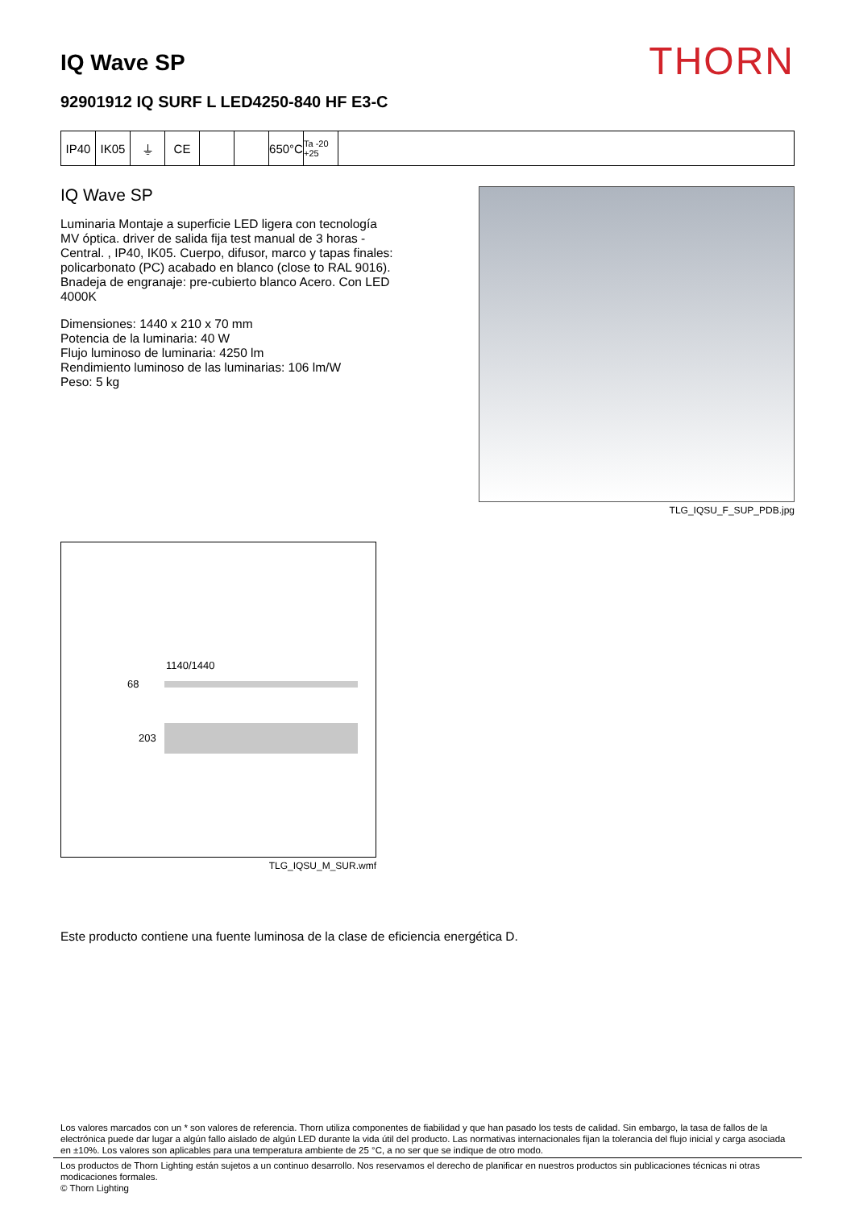IQ Wave SP
THORN
92901912 IQ SURF L LED4250-840 HF E3-C
IP40 IK05 ⏚ CE 650°C
Ta -20 +25
IQ Wave SP
Luminaria Montaje a superficie LED ligera con tecnología MV óptica. driver de salida fija test manual de 3 horas - Central. , IP40, IK05. Cuerpo, difusor, marco y tapas finales: policarbonato (PC) acabado en blanco (close to RAL 9016). Bnadeja de engranaje: pre-cubierto blanco Acero. Con LED 4000K
Dimensiones: 1440 x 210 x 70 mm
Potencia de la luminaria: 40 W
Flujo luminoso de luminaria: 4250 lm
Rendimiento luminoso de las luminarias: 106 lm/W
Peso: 5 kg
TLG_IQSU_F_SUP_PDB.jpg
1140/1440
68
203
TLG_IQSU_M_SUR.wmf
Este producto contiene una fuente luminosa de la clase de eficiencia energética D.
Los valores marcados con un * son valores de referencia. Thorn utiliza componentes de fiabilidad y que han pasado los tests de calidad. Sin embargo, la tasa de fallos de la electrónica puede dar lugar a algún fallo aislado de algún LED durante la vida útil del producto. Las normativas internacionales fijan la tolerancia del flujo inicial y carga asociada en ±10%. Los valores son aplicables para una temperatura ambiente de 25 °C, a no ser que se indique de otro modo.
Los productos de Thorn Lighting están sujetos a un continuo desarrollo. Nos reservamos el derecho de planificar en nuestros productos sin publicaciones técnicas ni otras modicaciones formales.
© Thorn Lighting